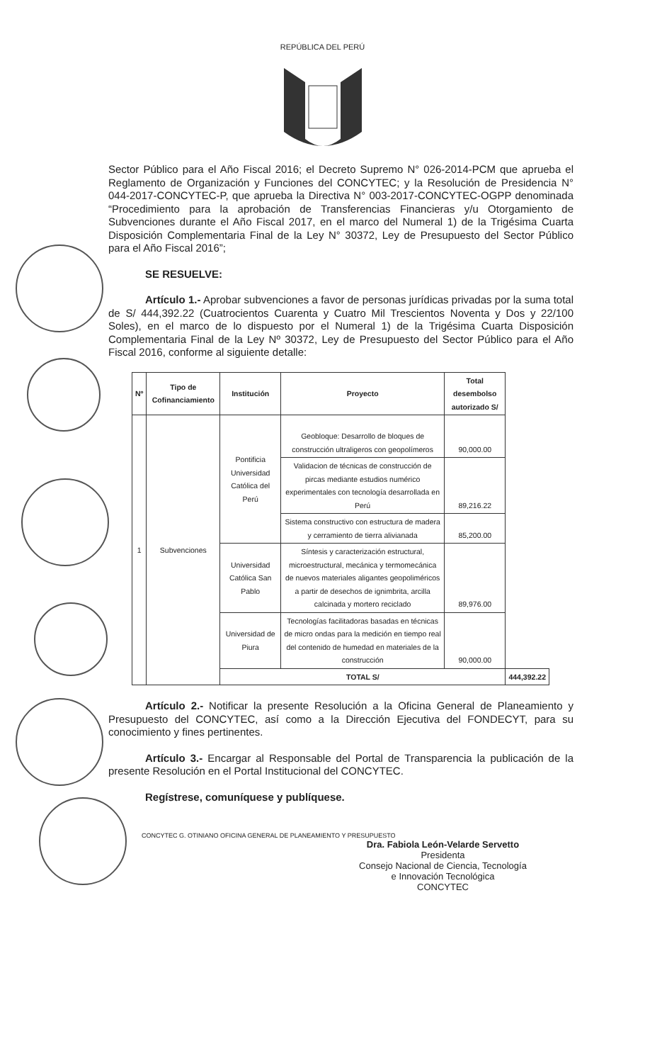REPÚBLICA DEL PERÚ
Sector Público para el Año Fiscal 2016; el Decreto Supremo N° 026-2014-PCM que aprueba el Reglamento de Organización y Funciones del CONCYTEC; y la Resolución de Presidencia N° 044-2017-CONCYTEC-P, que aprueba la Directiva N° 003-2017-CONCYTEC-OGPP denominada “Procedimiento para la aprobación de Transferencias Financieras y/u Otorgamiento de Subvenciones durante el Año Fiscal 2017, en el marco del Numeral 1) de la Trigésima Cuarta Disposición Complementaria Final de la Ley N° 30372, Ley de Presupuesto del Sector Público para el Año Fiscal 2016”;
SE RESUELVE:
Artículo 1.- Aprobar subvenciones a favor de personas jurídicas privadas por la suma total de S/ 444,392.22 (Cuatrocientos Cuarenta y Cuatro Mil Trescientos Noventa y Dos y 22/100 Soles), en el marco de lo dispuesto por el Numeral 1) de la Trigésima Cuarta Disposición Complementaria Final de la Ley Nº 30372, Ley de Presupuesto del Sector Público para el Año Fiscal 2016, conforme al siguiente detalle:
| Nº | Tipo de Cofinanciamiento | Institución | Proyecto | Total desembolso autorizado S/ | |
| --- | --- | --- | --- | --- | --- |
| 1 | Subvenciones | Pontificia Universidad Católica del Perú | Geobloque: Desarrollo de bloques de construcción ultraligeros con geopolímeros | 90,000.00 | |
| | | | Validacion de técnicas de construcción de pircas mediante estudios numérico experimentales con tecnología desarrollada en Perú | 89,216.22 | |
| | | | Sistema constructivo con estructura de madera y cerramiento de tierra alivianada | 85,200.00 | |
| | | Universidad Católica San Pablo | Síntesis y caracterización estructural, microestructural, mecánica y termomecánica de nuevos materiales aligantes geopoliméricos a partir de desechos de ignimbrita, arcilla calcinada y mortero reciclado | 89,976.00 | |
| | | Universidad de Piura | Tecnologías facilitadoras basadas en técnicas de micro ondas para la medición en tiempo real del contenido de humedad en materiales de la construcción | 90,000.00 | |
| | | TOTAL S/ | | | 444,392.22 |
Artículo 2.- Notificar la presente Resolución a la Oficina General de Planeamiento y Presupuesto del CONCYTEC, así como a la Dirección Ejecutiva del FONDECYT, para su conocimiento y fines pertinentes.
Artículo 3.- Encargar al Responsable del Portal de Transparencia la publicación de la presente Resolución en el Portal Institucional del CONCYTEC.
Regístrese, comuníquese y publíquese.
CONCYTEC G. OTINIANO OFICINA GENERAL DE PLANEAMIENTO Y PRESUPUESTO
Dra. Fabiola León-Velarde Servetto
Presidenta
Consejo Nacional de Ciencia, Tecnología
e Innovación Tecnológica
CONCYTEC